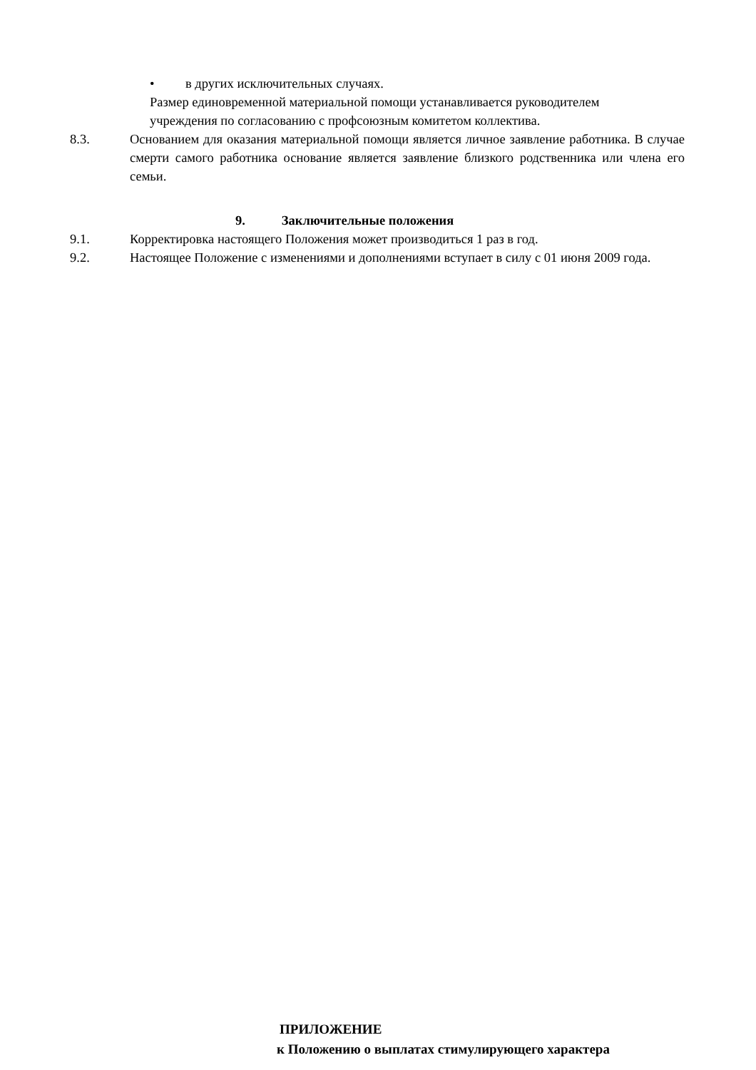• в других исключительных случаях.
Размер единовременной материальной помощи устанавливается руководителем
учреждения по согласованию с профсоюзным комитетом коллектива.
8.3. Основанием для оказания материальной помощи является личное заявление работника. В случае смерти самого работника основание является заявление близкого родственника или члена его семьи.
9. Заключительные положения
9.1. Корректировка настоящего Положения может производиться 1 раз в год.
9.2. Настоящее Положение с изменениями и дополнениями вступает в силу с 01 июня 2009 года.
ПРИЛОЖЕНИЕ
к Положению о выплатах стимулирующего характера